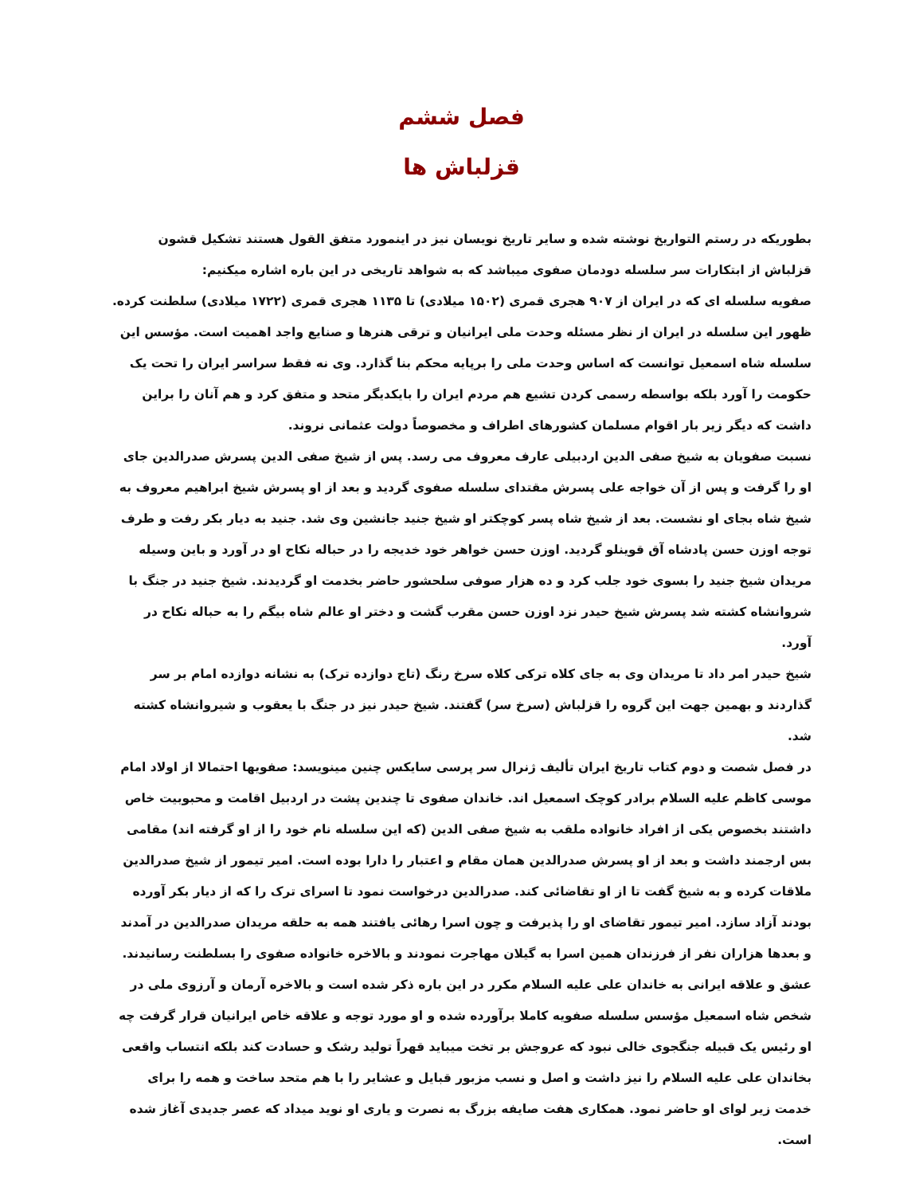فصل ششم
قزلباش ها
بطوریکه در رستم التواریخ نوشته شده و سایر تاریخ نویسان نیز در اینمورد متفق القول هستند تشکیل قشون قزلباش از ابتکارات سر سلسله دودمان صفوی میباشد که به شواهد تاریخی در این باره اشاره میکنیم:
صفویه سلسله ای که در ایران از ۹۰۷ هجری قمری (۱۵۰۲ میلادی) تا ۱۱۳۵ هجری قمری (۱۷۲۲ میلادی) سلطنت کرده. ظهور این سلسله در ایران از نظر مسئله وحدت ملی ایرانیان و ترقی هنرها و صنایع واجد اهمیت است. مؤسس این سلسله شاه اسمعیل توانست که اساس وحدت ملی را برپایه محکم بنا گذارد. وی نه فقط سراسر ایران را تحت یک حکومت را آورد بلکه بواسطه رسمی کردن تشیع هم مردم ایران را بایکدیگر متحد و متفق کرد و هم آنان را براین داشت که دیگر زیر بار اقوام مسلمان کشورهای اطراف و مخصوصاً دولت عثمانی نروند.
نسبت صفویان به شیخ صفی الدین اردبیلی عارف معروف می رسد. پس از شیخ صفی الدین پسرش صدرالدین جای او را گرفت و پس از آن خواجه علی پسرش مقتدای سلسله صفوی گردید و بعد از او پسرش شیخ ابراهیم معروف به شیخ شاه بجای او نشست. بعد از شیخ شاه پسر کوچکتر او شیخ جنید جانشین وی شد. جنید به دیار بکر رفت و طرف توجه اوزن حسن پادشاه آق قوینلو گردید. اوزن حسن خواهر خود خدیجه را در حباله نکاح او در آورد و باین وسیله مریدان شیخ جنید را بسوی خود جلب کرد و ده هزار صوفی سلحشور حاضر بخدمت او گردیدند. شیخ جنید در جنگ با شروانشاه کشته شد پسرش شیخ حیدر نزد اوزن حسن مقرب گشت و دختر او عالم شاه بیگم را به حباله نکاح در آورد.
شیخ حیدر امر داد تا مریدان وی به جای کلاه ترکی کلاه سرخ رنگ (تاج دوازده ترک) به نشانه دوازده امام بر سر گذاردند و بهمین جهت این گروه را قزلباش (سرخ سر) گفتند. شیخ حیدر نیز در جنگ با یعقوب و شیروانشاه کشته شد.
در فصل شصت و دوم کتاب تاریخ ایران تألیف ژنرال سر پرسی سایکس چنین مینویسد: صفویها احتمالا از اولاد امام موسی کاظم علیه السلام برادر کوچک اسمعیل اند. خاندان صفوی تا چندین پشت در اردبیل اقامت و محبوبیت خاص داشتند بخصوص یکی از افراد خانواده ملقب به شیخ صفی الدین (که این سلسله نام خود را از او گرفته اند) مقامی بس ارجمند داشت و بعد از او پسرش صدرالدین همان مقام و اعتبار را دارا بوده است. امیر تیمور از شیخ صدرالدین ملاقات کرده و به شیخ گفت تا از او تقاضائی کند. صدرالدین درخواست نمود تا اسرای ترک را که از دیار بکر آورده بودند آزاد سازد. امیر تیمور تقاضای او را پذیرفت و چون اسرا رهائی یافتند همه به حلقه مریدان صدرالدین در آمدند و بعدها هزاران نفر از فرزندان همین اسرا به گیلان مهاجرت نمودند و بالاخره خانواده صفوی را بسلطنت رسانیدند.
عشق و علاقه ایرانی به خاندان علی علیه السلام مکرر در این باره ذکر شده است و بالاخره آرمان و آرزوی ملی در شخص شاه اسمعیل مؤسس سلسله صفویه کاملا برآورده شده و او مورد توجه و علاقه خاص ایرانیان قرار گرفت چه او رئیس یک قبیله جنگجوی خالی نبود که عروجش بر تخت میباید قهراً تولید رشک و حسادت کند بلکه انتساب واقعی بخاندان علی علیه السلام را نیز داشت و اصل و نسب مزبور قبایل و عشایر را با هم متحد ساخت و همه را برای خدمت زیر لوای او حاضر نمود. همکاری هفت صایفه بزرگ به نصرت و یاری او نوید میداد که عصر جدیدی آغاز شده است.